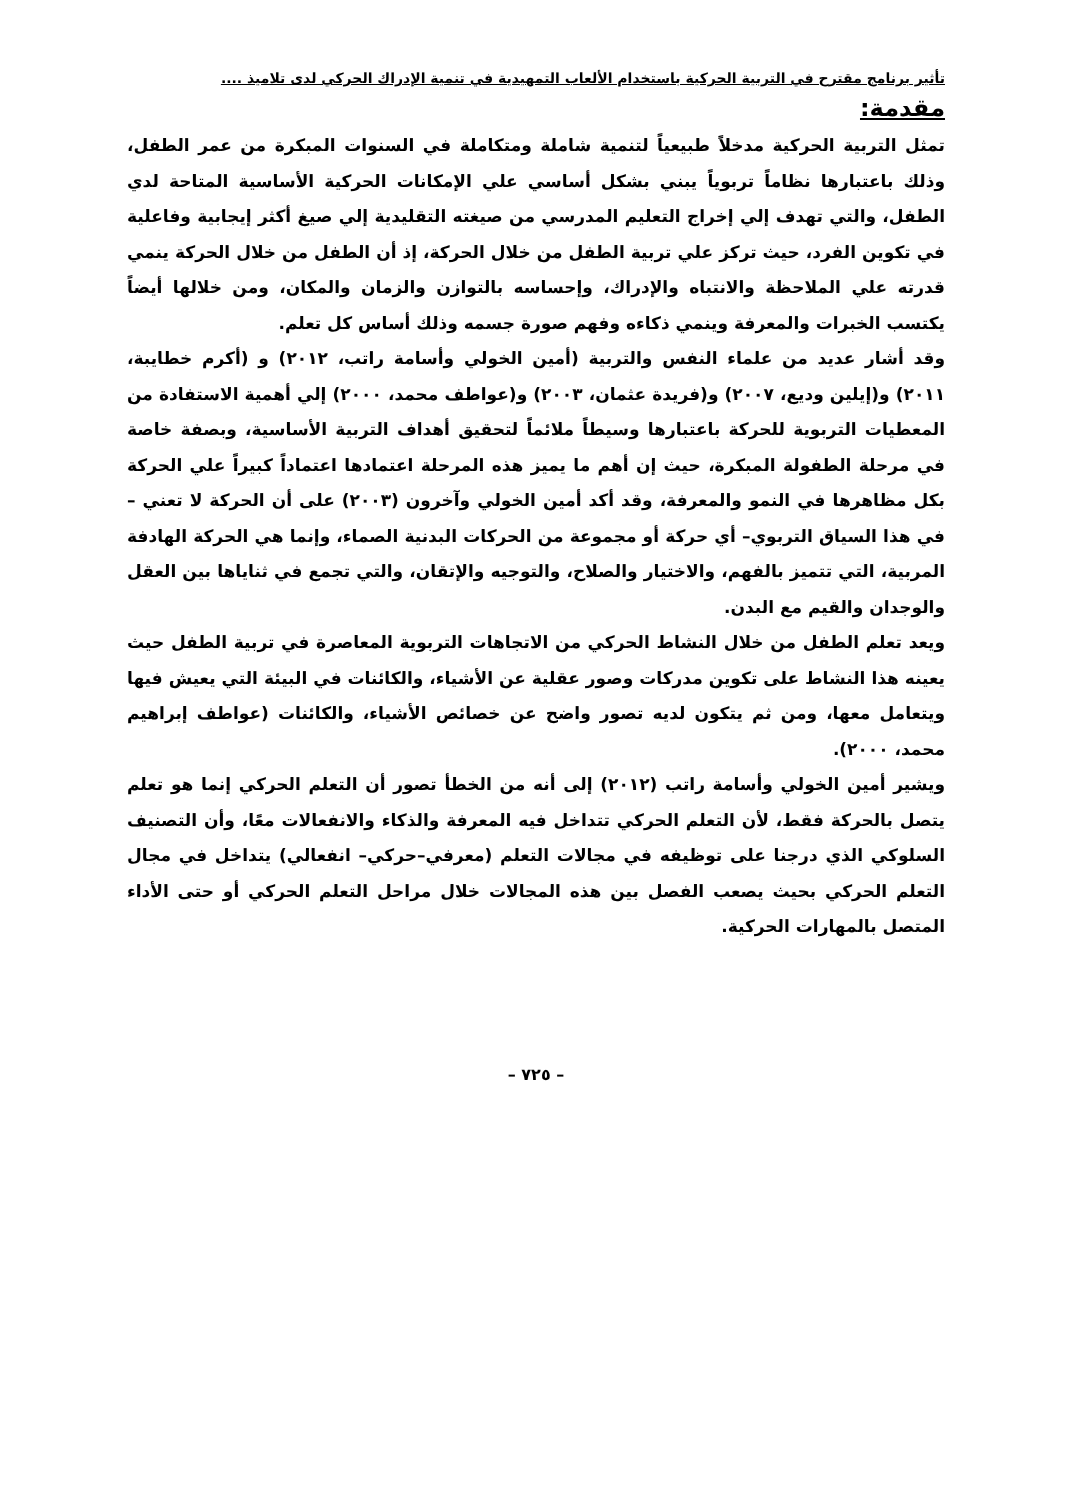تأثير برنامج مقترح في التربية الحركية باستخدام الألعاب التمهيدية في تنمية الإدراك الحركي لدى تلاميذ ....
مقدمة:
تمثل التربية الحركية مدخلاً طبيعياً لتنمية شاملة ومتكاملة في السنوات المبكرة من عمر الطفل، وذلك باعتبارها نظاماً تربوياً يبني بشكل أساسي علي الإمكانات الحركية الأساسية المتاحة لدي الطفل، والتي تهدف إلي إخراج التعليم المدرسي من صيغته التقليدية إلي صيغ أكثر إيجابية وفاعلية في تكوين الفرد، حيث تركز علي تربية الطفل من خلال الحركة، إذ أن الطفل من خلال الحركة ينمي قدرته علي الملاحظة والانتباه والإدراك، وإحساسه بالتوازن والزمان والمكان، ومن خلالها أيضاً يكتسب الخبرات والمعرفة وينمي ذكاءه وفهم صورة جسمه وذلك أساس كل تعلم.
وقد أشار عديد من علماء النفس والتربية (أمين الخولي وأسامة راتب، ٢٠١٢) و (أكرم خطايبة، ٢٠١١) و(إيلين وديع، ٢٠٠٧) و(فريدة عثمان، ٢٠٠٣) و(عواطف محمد، ٢٠٠٠) إلي أهمية الاستفادة من المعطيات التربوية للحركة باعتبارها وسيطاً ملائماً لتحقيق أهداف التربية الأساسية، وبصفة خاصة في مرحلة الطفولة المبكرة، حيث إن أهم ما يميز هذه المرحلة اعتمادها اعتماداً كبيراً علي الحركة بكل مظاهرها في النمو والمعرفة، وقد أكد أمين الخولي وآخرون (٢٠٠٣) على أن الحركة لا تعني –في هذا السياق التربوي– أي حركة أو مجموعة من الحركات البدنية الصماء، وإنما هي الحركة الهادفة المربية، التي تتميز بالفهم، والاختيار والصلاح، والتوجيه والإتقان، والتي تجمع في ثناياها بين العقل والوجدان والقيم مع البدن.
ويعد تعلم الطفل من خلال النشاط الحركي من الاتجاهات التربوية المعاصرة في تربية الطفل حيث يعينه هذا النشاط على تكوين مدركات وصور عقلية عن الأشياء، والكائنات في البيئة التي يعيش فيها ويتعامل معها، ومن ثم يتكون لديه تصور واضح عن خصائص الأشياء، والكائنات (عواطف إبراهيم محمد، ٢٠٠٠).
ويشير أمين الخولي وأسامة راتب (٢٠١٢) إلى أنه من الخطأ تصور أن التعلم الحركي إنما هو تعلم يتصل بالحركة فقط، لأن التعلم الحركي تتداخل فيه المعرفة والذكاء والانفعالات معًا، وأن التصنيف السلوكي الذي درجنا على توظيفه في مجالات التعلم (معرفي–حركي– انفعالي) يتداخل في مجال التعلم الحركي بحيث يصعب الفصل بين هذه المجالات خلال مراحل التعلم الحركي أو حتى الأداء المتصل بالمهارات الحركية.
– ٧٢٥ –